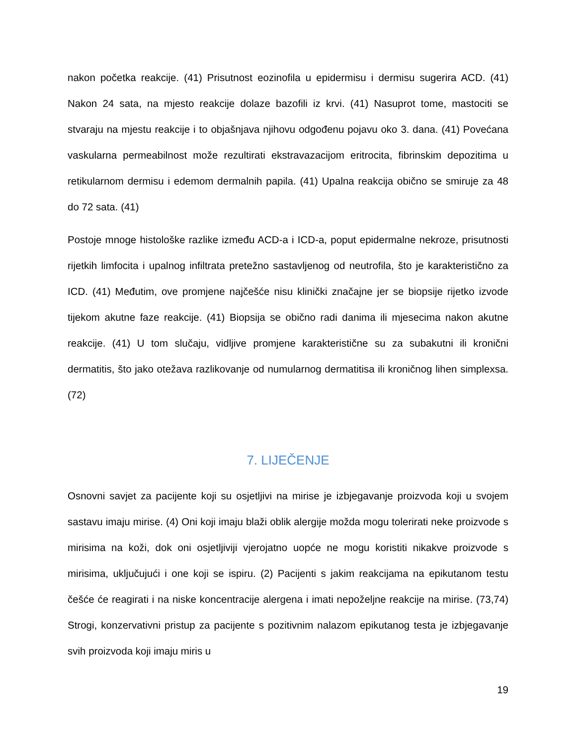nakon početka reakcije. (41) Prisutnost eozinofila u epidermisu i dermisu sugerira ACD. (41) Nakon 24 sata, na mjesto reakcije dolaze bazofili iz krvi. (41) Nasuprot tome, mastociti se stvaraju na mjestu reakcije i to objašnjava njihovu odgođenu pojavu oko 3. dana. (41) Povećana vaskularna permeabilnost može rezultirati ekstravazacijom eritrocita, fibrinskim depozitima u retikularnom dermisu i edemom dermalnih papila. (41) Upalna reakcija obično se smiruje za 48 do 72 sata. (41)
Postoje mnoge histološke razlike između ACD-a i ICD-a, poput epidermalne nekroze, prisutnosti rijetkih limfocita i upalnog infiltrata pretežno sastavljenog od neutrofila, što je karakteristično za ICD. (41) Međutim, ove promjene najčešće nisu klinički značajne jer se biopsije rijetko izvode tijekom akutne faze reakcije. (41) Biopsija se obično radi danima ili mjesecima nakon akutne reakcije. (41) U tom slučaju, vidljive promjene karakteristične su za subakutni ili kronični dermatitis, što jako otežava razlikovanje od numularnog dermatitisa ili kroničnog lihen simplexsa. (72)
7. LIJEČENJE
Osnovni savjet za pacijente koji su osjetljivi na mirise je izbjegavanje proizvoda koji u svojem sastavu imaju mirise. (4) Oni koji imaju blaži oblik alergije možda mogu tolerirati neke proizvode s mirisima na koži, dok oni osjetljiviji vjerojatno uopće ne mogu koristiti nikakve proizvode s mirisima, uključujući i one koji se ispiru. (2) Pacijenti s jakim reakcijama na epikutanom testu češće će reagirati i na niske koncentracije alergena i imati nepoželjne reakcije na mirise. (73,74) Strogi, konzervativni pristup za pacijente s pozitivnim nalazom epikutanog testa je izbjegavanje svih proizvoda koji imaju miris u
19